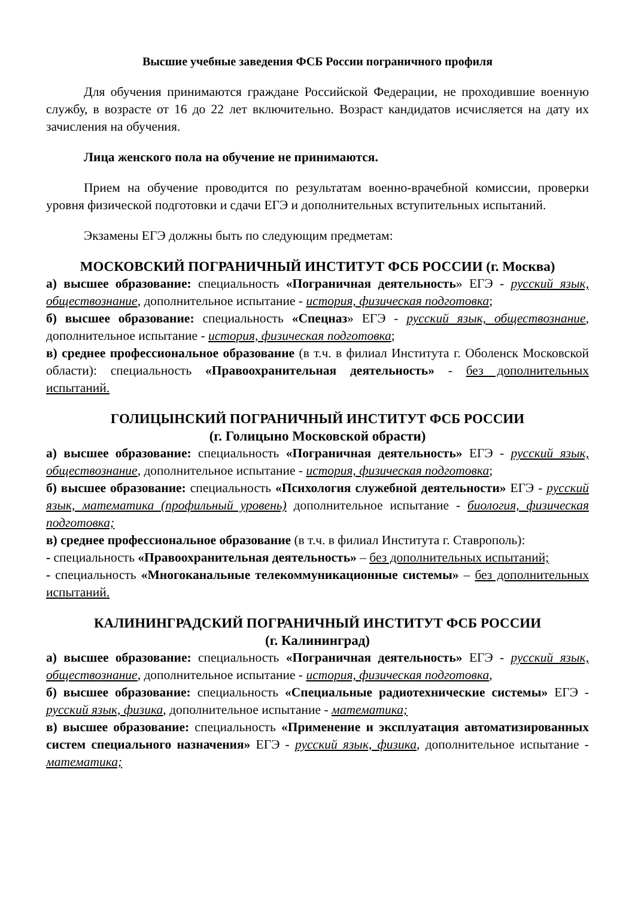Высшие учебные заведения ФСБ России пограничного профиля
Для обучения принимаются граждане Российской Федерации, не проходившие военную службу, в возрасте от 16 до 22 лет включительно. Возраст кандидатов исчисляется на дату их зачисления на обучения.
Лица женского пола на обучение не принимаются.
Прием на обучение проводится по результатам военно-врачебной комиссии, проверки уровня физической подготовки и сдачи ЕГЭ и дополнительных вступительных испытаний.
Экзамены ЕГЭ должны быть по следующим предметам:
МОСКОВСКИЙ ПОГРАНИЧНЫЙ ИНСТИТУТ ФСБ РОССИИ (г. Москва)
а) высшее образование: специальность «Пограничная деятельность» ЕГЭ - русский язык, обществознание, дополнительное испытание - история, физическая подготовка;
б) высшее образование: специальность «Спецназ» ЕГЭ - русский язык, обществознание, дополнительное испытание - история, физическая подготовка;
в) среднее профессиональное образование (в т.ч. в филиал Института г. Оболенск Московской области): специальность «Правоохранительная деятельность» - без дополнительных испытаний.
ГОЛИЦЫНСКИЙ ПОГРАНИЧНЫЙ ИНСТИТУТ ФСБ РОССИИ
(г. Голицыно Московской обрасти)
а) высшее образование: специальность «Пограничная деятельность» ЕГЭ - русский язык, обществознание, дополнительное испытание - история, физическая подготовка;
б) высшее образование: специальность «Психология служебной деятельности» ЕГЭ - русский язык, математика (профильный уровень) дополнительное испытание - биология, физическая подготовка;
в) среднее профессиональное образование (в т.ч. в филиал Института г. Ставрополь):
- специальность «Правоохранительная деятельность» – без дополнительных испытаний;
- специальность «Многоканальные телекоммуникационные системы» – без дополнительных испытаний.
КАЛИНИНГРАДСКИЙ ПОГРАНИЧНЫЙ ИНСТИТУТ ФСБ РОССИИ
(г. Калининград)
а) высшее образование: специальность «Пограничная деятельность» ЕГЭ - русский язык, обществознание, дополнительное испытание - история, физическая подготовка,
б) высшее образование: специальность «Специальные радиотехнические системы» ЕГЭ - русский язык, физика, дополнительное испытание - математика;
в) высшее образование: специальность «Применение и эксплуатация автоматизированных систем специального назначения» ЕГЭ - русский язык, физика, дополнительное испытание - математика;